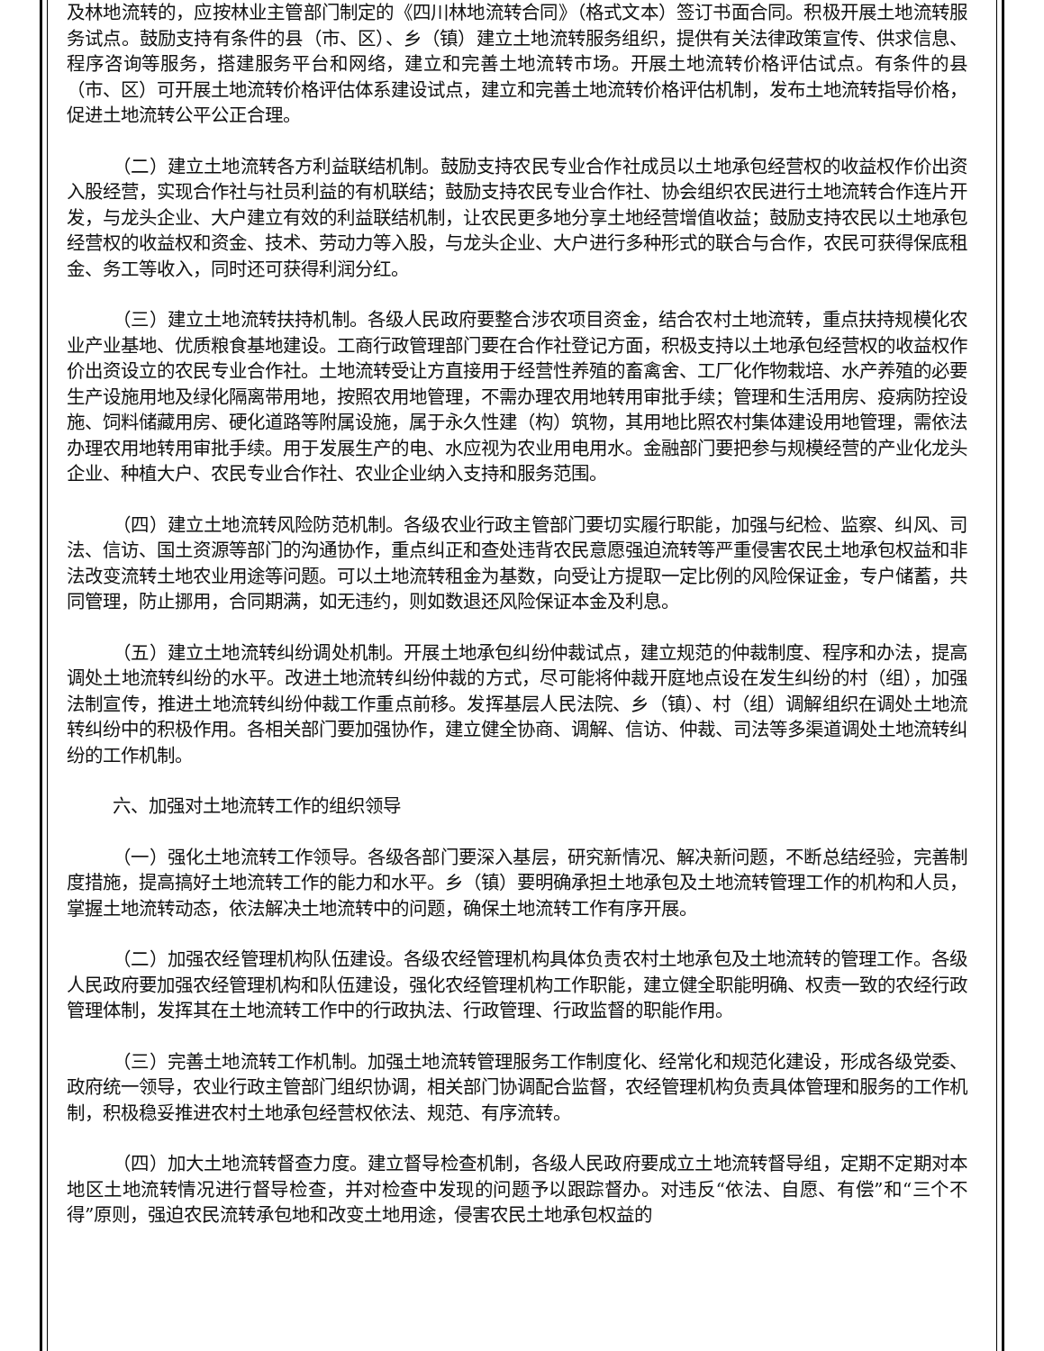及林地流转的，应按林业主管部门制定的《四川林地流转合同》（格式文本）签订书面合同。积极开展土地流转服务试点。鼓励支持有条件的县（市、区）、乡（镇）建立土地流转服务组织，提供有关法律政策宣传、供求信息、程序咨询等服务，搭建服务平台和网络，建立和完善土地流转市场。开展土地流转价格评估试点。有条件的县（市、区）可开展土地流转价格评估体系建设试点，建立和完善土地流转价格评估机制，发布土地流转指导价格，促进土地流转公平公正合理。
（二）建立土地流转各方利益联结机制。鼓励支持农民专业合作社成员以土地承包经营权的收益权作价出资入股经营，实现合作社与社员利益的有机联结；鼓励支持农民专业合作社、协会组织农民进行土地流转合作连片开发，与龙头企业、大户建立有效的利益联结机制，让农民更多地分享土地经营增值收益；鼓励支持农民以土地承包经营权的收益权和资金、技术、劳动力等入股，与龙头企业、大户进行多种形式的联合与合作，农民可获得保底租金、务工等收入，同时还可获得利润分红。
（三）建立土地流转扶持机制。各级人民政府要整合涉农项目资金，结合农村土地流转，重点扶持规模化农业产业基地、优质粮食基地建设。工商行政管理部门要在合作社登记方面，积极支持以土地承包经营权的收益权作价出资设立的农民专业合作社。土地流转受让方直接用于经营性养殖的畜禽舍、工厂化作物栽培、水产养殖的必要生产设施用地及绿化隔离带用地，按照农用地管理，不需办理农用地转用审批手续；管理和生活用房、疫病防控设施、饲料储藏用房、硬化道路等附属设施，属于永久性建（构）筑物，其用地比照农村集体建设用地管理，需依法办理农用地转用审批手续。用于发展生产的电、水应视为农业用电用水。金融部门要把参与规模经营的产业化龙头企业、种植大户、农民专业合作社、农业企业纳入支持和服务范围。
（四）建立土地流转风险防范机制。各级农业行政主管部门要切实履行职能，加强与纪检、监察、纠风、司法、信访、国土资源等部门的沟通协作，重点纠正和查处违背农民意愿强迫流转等严重侵害农民土地承包权益和非法改变流转土地农业用途等问题。可以土地流转租金为基数，向受让方提取一定比例的风险保证金，专户储蓄，共同管理，防止挪用，合同期满，如无违约，则如数退还风险保证本金及利息。
（五）建立土地流转纠纷调处机制。开展土地承包纠纷仲裁试点，建立规范的仲裁制度、程序和办法，提高调处土地流转纠纷的水平。改进土地流转纠纷仲裁的方式，尽可能将仲裁开庭地点设在发生纠纷的村（组），加强法制宣传，推进土地流转纠纷仲裁工作重点前移。发挥基层人民法院、乡（镇）、村（组）调解组织在调处土地流转纠纷中的积极作用。各相关部门要加强协作，建立健全协商、调解、信访、仲裁、司法等多渠道调处土地流转纠纷的工作机制。
六、加强对土地流转工作的组织领导
（一）强化土地流转工作领导。各级各部门要深入基层，研究新情况、解决新问题，不断总结经验，完善制度措施，提高搞好土地流转工作的能力和水平。乡（镇）要明确承担土地承包及土地流转管理工作的机构和人员，掌握土地流转动态，依法解决土地流转中的问题，确保土地流转工作有序开展。
（二）加强农经管理机构队伍建设。各级农经管理机构具体负责农村土地承包及土地流转的管理工作。各级人民政府要加强农经管理机构和队伍建设，强化农经管理机构工作职能，建立健全职能明确、权责一致的农经行政管理体制，发挥其在土地流转工作中的行政执法、行政管理、行政监督的职能作用。
（三）完善土地流转工作机制。加强土地流转管理服务工作制度化、经常化和规范化建设，形成各级党委、政府统一领导，农业行政主管部门组织协调，相关部门协调配合监督，农经管理机构负责具体管理和服务的工作机制，积极稳妥推进农村土地承包经营权依法、规范、有序流转。
（四）加大土地流转督查力度。建立督导检查机制，各级人民政府要成立土地流转督导组，定期不定期对本地区土地流转情况进行督导检查，并对检查中发现的问题予以跟踪督办。对违反“依法、自愿、有偿”和“三个不得”原则，强迫农民流转承包地和改变土地用途，侵害农民土地承包权益的